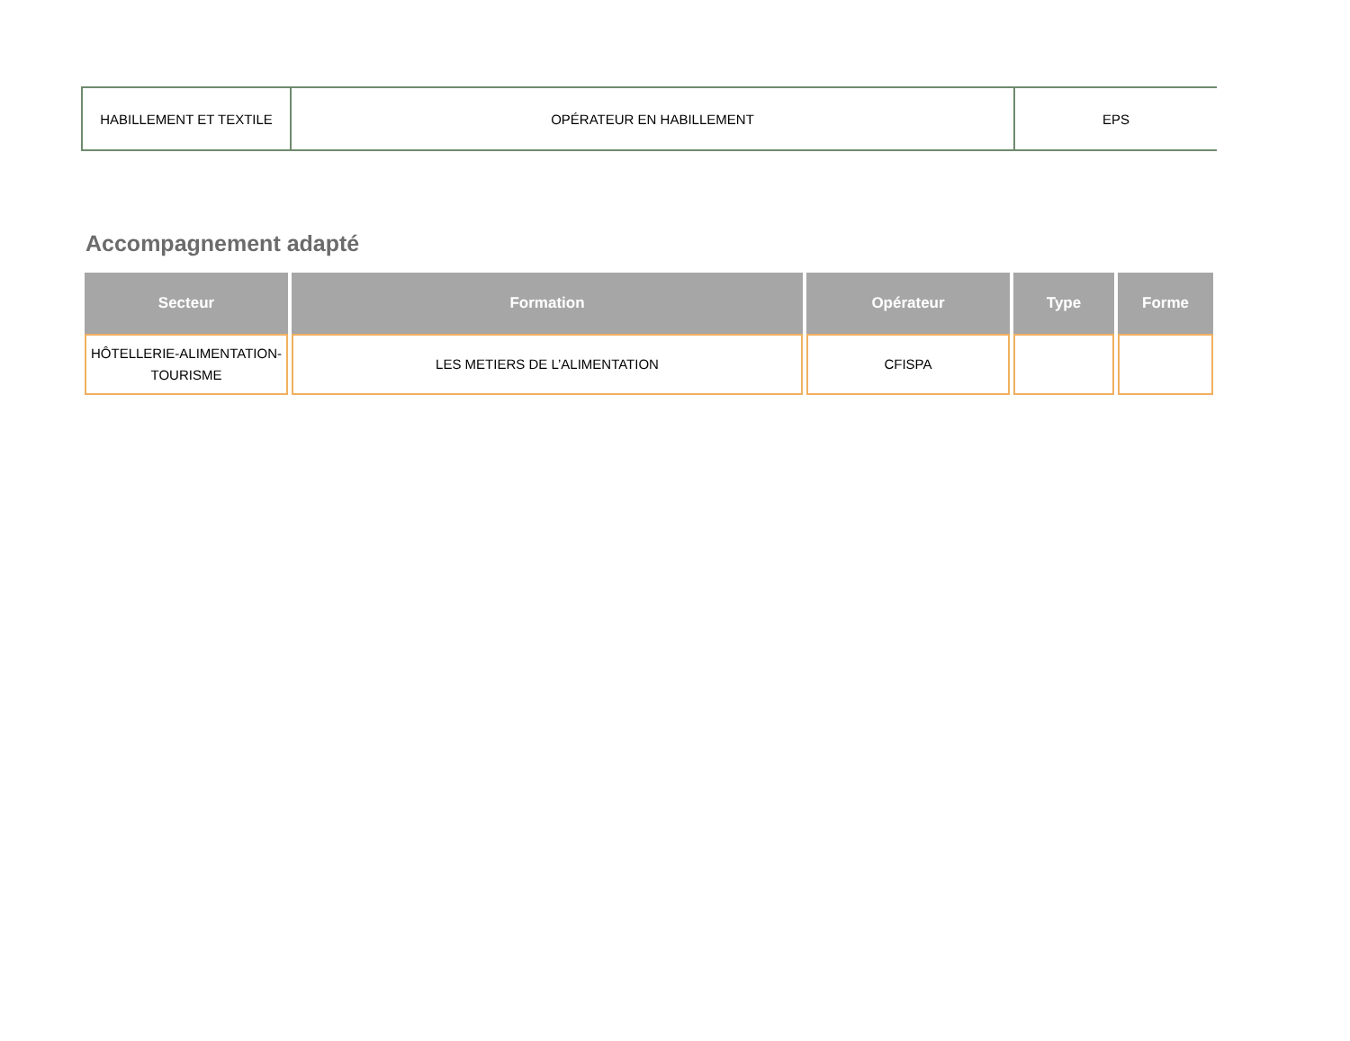| HABILLEMENT ET TEXTILE | OPÉRATEUR EN HABILLEMENT | EPS |
Accompagnement adapté
| Secteur | Formation | Opérateur | Type | Forme |
| --- | --- | --- | --- | --- |
| HÔTELLERIE-ALIMENTATION- TOURISME | LES METIERS DE L’ALIMENTATION | CFISPA | | |